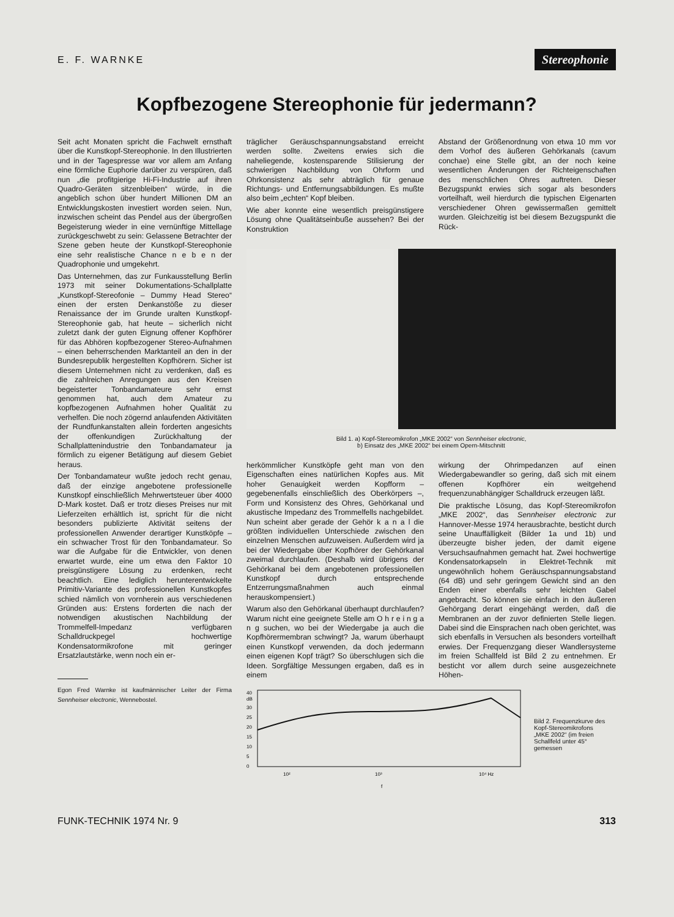E. F. WARNKE
Stereophonie
Kopfbezogene Stereophonie für jedermann?
Seit acht Monaten spricht die Fachwelt ernsthaft über die Kunstkopf-Stereophonie. In den Illustrierten und in der Tagespresse war vor allem am Anfang eine förmliche Euphorie darüber zu verspüren, daß nun „die profitgierige Hi-Fi-Industrie auf ihren Quadro-Geräten sitzenbleiben“ würde, in die angeblich schon über hundert Millionen DM an Entwicklungskosten investiert worden seien. Nun, inzwischen scheint das Pendel aus der übergroßen Begeisterung wieder in eine vernünftige Mittellage zurückgeschwebt zu sein: Gelassene Betrachter der Szene geben heute der Kunstkopf-Stereophonie eine sehr realistische Chance n e b e n der Quadrophonie und umgekehrt.
Das Unternehmen, das zur Funkausstellung Berlin 1973 mit seiner Dokumentations-Schallplatte „Kunstkopf-Stereofonie – Dummy Head Stereo“ einen der ersten Denkanstöße zu dieser Renaissance der im Grunde uralten Kunstkopf-Stereophonie gab, hat heute – sicherlich nicht zuletzt dank der guten Eignung offener Kopfhörer für das Abhören kopfbezogener Stereo-Aufnahmen – einen beherrschenden Marktanteil an den in der Bundesrepublik hergestellten Kopfhörern. Sicher ist diesem Unternehmen nicht zu verdenken, daß es die zahlreichen Anregungen aus den Kreisen begeisterter Tonbandamateure sehr ernst genommen hat, auch dem Amateur zu kopfbezogenen Aufnahmen hoher Qualität zu verhelfen. Die noch zögernd anlaufenden Aktivitäten der Rundfunkanstalten allein forderten angesichts der offenkundigen Zurückhaltung der Schallplattenindustrie den Tonbandamateur ja förmlich zu eigener Betätigung auf diesem Gebiet heraus.
Der Tonbandamateur wußte jedoch recht genau, daß der einzige angebotene professionelle Kunstkopf einschließlich Mehrwertsteuer über 4000 D-Mark kostet. Daß er trotz dieses Preises nur mit Lieferzeiten erhältlich ist, spricht für die nicht besonders publizierte Aktivität seitens der professionellen Anwender derartiger Kunstköpfe – ein schwacher Trost für den Tonbandamateur. So war die Aufgabe für die Entwickler, von denen erwartet wurde, eine um etwa den Faktor 10 preisgünstigere Lösung zu erdenken, recht beachtlich. Eine lediglich herunterentwickelte Primitiv-Variante des professionellen Kunstkopfes schied nämlich von vornherein aus verschiedenen Gründen aus: Erstens forderten die nach der notwendigen akustischen Nachbildung der Trommelfell-Impedanz verfügbaren Schalldruckpegel hochwertige Kondensatormikrofone mit geringer Ersatzlautstärke, wenn noch ein er-
Egon Fred Warnke ist kaufmännischer Leiter der Firma Sennheiser electronic, Wennebostel.
träglicher Geräuschspannungsabstand erreicht werden sollte. Zweitens erwies sich die naheliegende, kostensparende Stilisierung der schwierigen Nachbildung von Ohrform und Ohrkonsistenz als sehr abträglich für genaue Richtungs- und Entfernungsabbildungen. Es mußte also beim „echten“ Kopf bleiben.
Wie aber konnte eine wesentlich preisgünstigere Lösung ohne Qualitätseinbuße aussehen? Bei der Konstruktion
Abstand der Größenordnung von etwa 10 mm vor dem Vorhof des äußeren Gehörkanals (cavum conchae) eine Stelle gibt, an der noch keine wesentlichen Änderungen der Richteigenschaften des menschlichen Ohres auftreten. Dieser Bezugspunkt erwies sich sogar als besonders vorteilhaft, weil hierdurch die typischen Eigenarten verschiedener Ohren gewissermaßen gemittelt wurden. Gleichzeitig ist bei diesem Bezugspunkt die Rück-
Bild 1. a) Kopf-Stereomikrofon „MKE 2002“ von Sennheiser electronic,
b) Einsatz des „MKE 2002“ bei einem Opern-Mitschnitt
herkömmlicher Kunstköpfe geht man von den Eigenschaften eines natürlichen Kopfes aus. Mit hoher Genauigkeit werden Kopfform – gegebenenfalls einschließlich des Oberkörpers –, Form und Konsistenz des Ohres, Gehörkanal und akustische Impedanz des Trommelfells nachgebildet. Nun scheint aber gerade der Gehör k a n a l die größten individuellen Unterschiede zwischen den einzelnen Menschen aufzuweisen. Außerdem wird ja bei der Wiedergabe über Kopfhörer der Gehörkanal zweimal durchlaufen. (Deshalb wird übrigens der Gehörkanal bei dem angebotenen professionellen Kunstkopf durch entsprechende Entzerrungsmaßnahmen auch einmal herauskompensiert.)
Warum also den Gehörkanal überhaupt durchlaufen? Warum nicht eine geeignete Stelle am O h r e i n g a n g suchen, wo bei der Wiedergabe ja auch die Kopfhörermembran schwingt? Ja, warum überhaupt einen Kunstkopf verwenden, da doch jedermann einen eigenen Kopf trägt? So überschlugen sich die Ideen. Sorgfältige Messungen ergaben, daß es in einem
wirkung der Ohrimpedanzen auf einen Wiedergabewandler so gering, daß sich mit einem offenen Kopfhörer ein weitgehend frequenzunabhängiger Schalldruck erzeugen läßt.
Die praktische Lösung, das Kopf-Stereomikrofon „MKE 2002“, das Sennheiser electronic zur Hannover-Messe 1974 herausbrachte, besticht durch seine Unauffälligkeit (Bilder 1a und 1b) und überzeugte bisher jeden, der damit eigene Versuchsaufnahmen gemacht hat. Zwei hochwertige Kondensatorkapseln in Elektret-Technik mit ungewöhnlich hohem Geräuschspannungsabstand (64 dB) und sehr geringem Gewicht sind an den Enden einer ebenfalls sehr leichten Gabel angebracht. So können sie einfach in den äußeren Gehörgang derart eingehängt werden, daß die Membranen an der zuvor definierten Stelle liegen. Dabei sind die Einsprachen nach oben gerichtet, was sich ebenfalls in Versuchen als besonders vorteilhaft erwies. Der Frequenzgang dieser Wandlersysteme im freien Schallfeld ist Bild 2 zu entnehmen. Er besticht vor allem durch seine ausgezeichnete Höhen-
40
dB
30
25
20
15
10
5
0
10²
10³
10⁴ Hz
f
Bild 2. Frequenzkurve des Kopf-Stereomikrofons „MKE 2002“ (im freien Schallfeld unter 45° gemessen
FUNK-TECHNIK 1974 Nr. 9 313